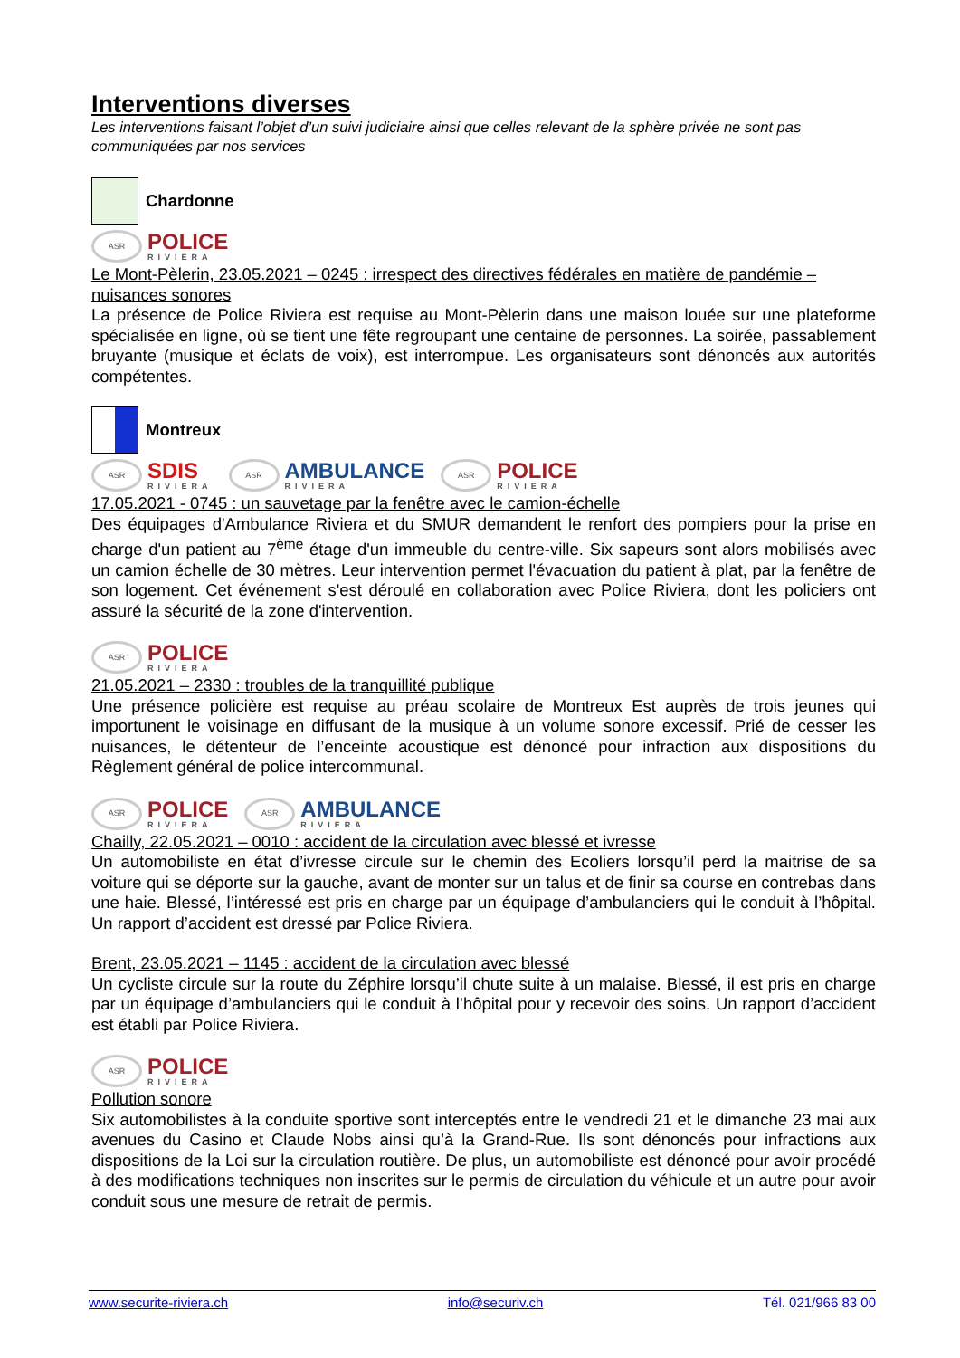Interventions diverses
Les interventions faisant l’objet d’un suivi judiciaire ainsi que celles relevant de la sphère privée ne sont pas communiquées par nos services
Chardonne
ASR
POLICE
RIVIERA
Le Mont-Pèlerin, 23.05.2021 – 0245 : irrespect des directives fédérales en matière de pandémie – nuisances sonores
La présence de Police Riviera est requise au Mont-Pèlerin dans une maison louée sur une plateforme spécialisée en ligne, où se tient une fête regroupant une centaine de personnes. La soirée, passablement bruyante (musique et éclats de voix), est interrompue. Les organisateurs sont dénoncés aux autorités compétentes.
Montreux
ASR
SDIS
RIVIERA
ASR
AMBULANCE
RIVIERA
ASR
POLICE
RIVIERA
17.05.2021 - 0745 : un sauvetage par la fenêtre avec le camion-échelle
Des équipages d'Ambulance Riviera et du SMUR demandent le renfort des pompiers pour la prise en charge d'un patient au 7<sup>ème</sup> étage d'un immeuble du centre-ville. Six sapeurs sont alors mobilisés avec un camion échelle de 30 mètres. Leur intervention permet l'évacuation du patient à plat, par la fenêtre de son logement. Cet événement s'est déroulé en collaboration avec Police Riviera, dont les policiers ont assuré la sécurité de la zone d'intervention.
ASR
POLICE
RIVIERA
21.05.2021 – 2330 : troubles de la tranquillité publique
Une présence policière est requise au préau scolaire de Montreux Est auprès de trois jeunes qui importunent le voisinage en diffusant de la musique à un volume sonore excessif. Prié de cesser les nuisances, le détenteur de l’enceinte acoustique est dénoncé pour infraction aux dispositions du Règlement général de police intercommunal.
ASR
POLICE
RIVIERA
ASR
AMBULANCE
RIVIERA
Chailly, 22.05.2021 – 0010 : accident de la circulation avec blessé et ivresse
Un automobiliste en état d’ivresse circule sur le chemin des Ecoliers lorsqu’il perd la maitrise de sa voiture qui se déporte sur la gauche, avant de monter sur un talus et de finir sa course en contrebas dans une haie. Blessé, l’intéressé est pris en charge par un équipage d’ambulanciers qui le conduit à l’hôpital. Un rapport d’accident est dressé par Police Riviera.
Brent, 23.05.2021 – 1145 : accident de la circulation avec blessé
Un cycliste circule sur la route du Zéphire lorsqu’il chute suite à un malaise. Blessé, il est pris en charge par un équipage d’ambulanciers qui le conduit à l’hôpital pour y recevoir des soins. Un rapport d’accident est établi par Police Riviera.
ASR
POLICE
RIVIERA
Pollution sonore
Six automobilistes à la conduite sportive sont interceptés entre le vendredi 21 et le dimanche 23 mai aux avenues du Casino et Claude Nobs ainsi qu’à la Grand-Rue. Ils sont dénoncés pour infractions aux dispositions de la Loi sur la circulation routière. De plus, un automobiliste est dénoncé pour avoir procédé à des modifications techniques non inscrites sur le permis de circulation du véhicule et un autre pour avoir conduit sous une mesure de retrait de permis.
www.securite-riviera.ch info@securiv.ch Tél. 021/966 83 00